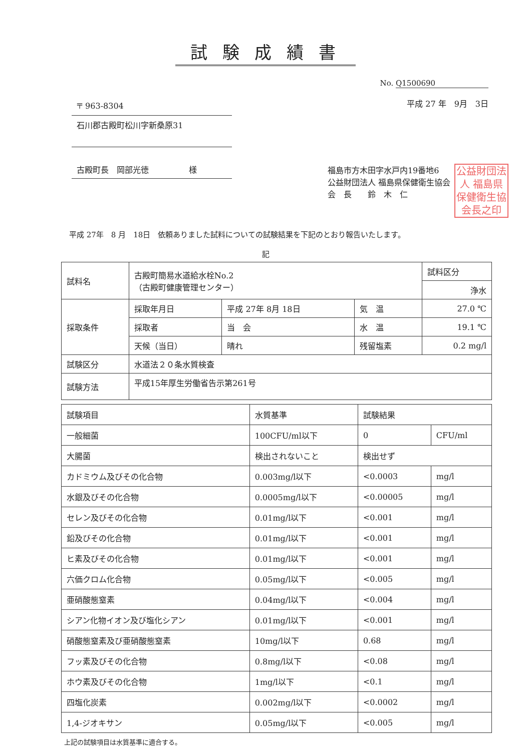試験成績書
No. Q1500690
〒 963-8304
石川郡古殿町松川字新桑原31
古殿町長　岡部光徳　　　　　様
平成 27 年　9月　3日
福島市方木田字水戸内19番地6
公益財団法人 福島県保健衛生協会
会　長　　鈴　木　仁
公益財団法人 福島県保健衛生協会長之印
平成 27年　8 月　18日　依頼ありました試料についての試験結果を下記のとおり報告いたします。
記
| 試料名 | 古殿町簡易水道給水栓No.2 （古殿町健康管理センター） | | | | 試料区分 |
| | | | | | 浄水 |
| 採取条件 | 採取年月日 | 平成 27年 8月 18日 | 気 温 | 27.0 ℃ | |
| | 採取者 | 当 会 | 水 温 | 19.1 ℃ | |
| | 天候（当日） | 晴れ | 残留塩素 | 0.2 mg/l | |
| 試験区分 | 水道法２０条水質検査 | | | | |
| 試験方法 | 平成15年厚生労働省告示第261号 | | | | |
| 試験項目 | 水質基準 | 試験結果 | |
| --- | --- | --- | --- |
| 一般細菌 | 100CFU/ml以下 | 0 | CFU/ml |
| 大腸菌 | 検出されないこと | 検出せず | |
| カドミウム及びその化合物 | 0.003mg/l以下 | <0.0003 | mg/l |
| 水銀及びその化合物 | 0.0005mg/l以下 | <0.00005 | mg/l |
| セレン及びその化合物 | 0.01mg/l以下 | <0.001 | mg/l |
| 鉛及びその化合物 | 0.01mg/l以下 | <0.001 | mg/l |
| ヒ素及びその化合物 | 0.01mg/l以下 | <0.001 | mg/l |
| 六価クロム化合物 | 0.05mg/l以下 | <0.005 | mg/l |
| 亜硝酸態窒素 | 0.04mg/l以下 | <0.004 | mg/l |
| シアン化物イオン及び塩化シアン | 0.01mg/l以下 | <0.001 | mg/l |
| 硝酸態窒素及び亜硝酸態窒素 | 10mg/l以下 | 0.68 | mg/l |
| フッ素及びその化合物 | 0.8mg/l以下 | <0.08 | mg/l |
| ホウ素及びその化合物 | 1mg/l以下 | <0.1 | mg/l |
| 四塩化炭素 | 0.002mg/l以下 | <0.0002 | mg/l |
| 1,4-ジオキサン | 0.05mg/l以下 | <0.005 | mg/l |
上記の試験項目は水質基準に適合する。